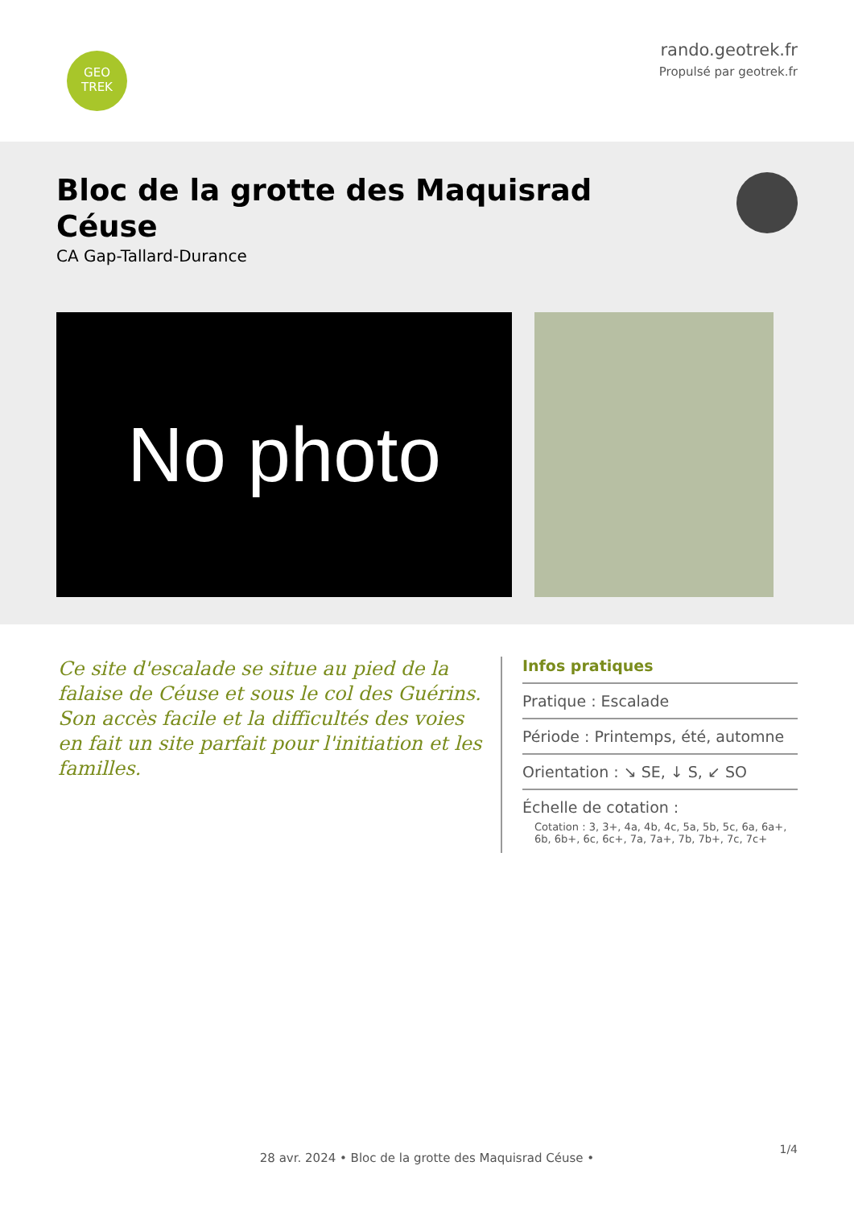GEO
TREK
rando.geotrek.fr
Propulsé par geotrek.fr
Bloc de la grotte des Maquisrad
Céuse
CA Gap-Tallard-Durance
No photo
Ce site d'escalade se situe au pied de la falaise de Céuse et sous le col des Guérins. Son accès facile et la difficultés des voies en fait un site parfait pour l'initiation et les familles.
Infos pratiques
Pratique : Escalade
Période : Printemps, été, automne
Orientation : ↘ SE, ↓ S, ↙ SO
Échelle de cotation :
Cotation : 3, 3+, 4a, 4b, 4c, 5a, 5b, 5c, 6a, 6a+, 6b, 6b+, 6c, 6c+, 7a, 7a+, 7b, 7b+, 7c, 7c+
1/4
28 avr. 2024 • Bloc de la grotte des Maquisrad Céuse •